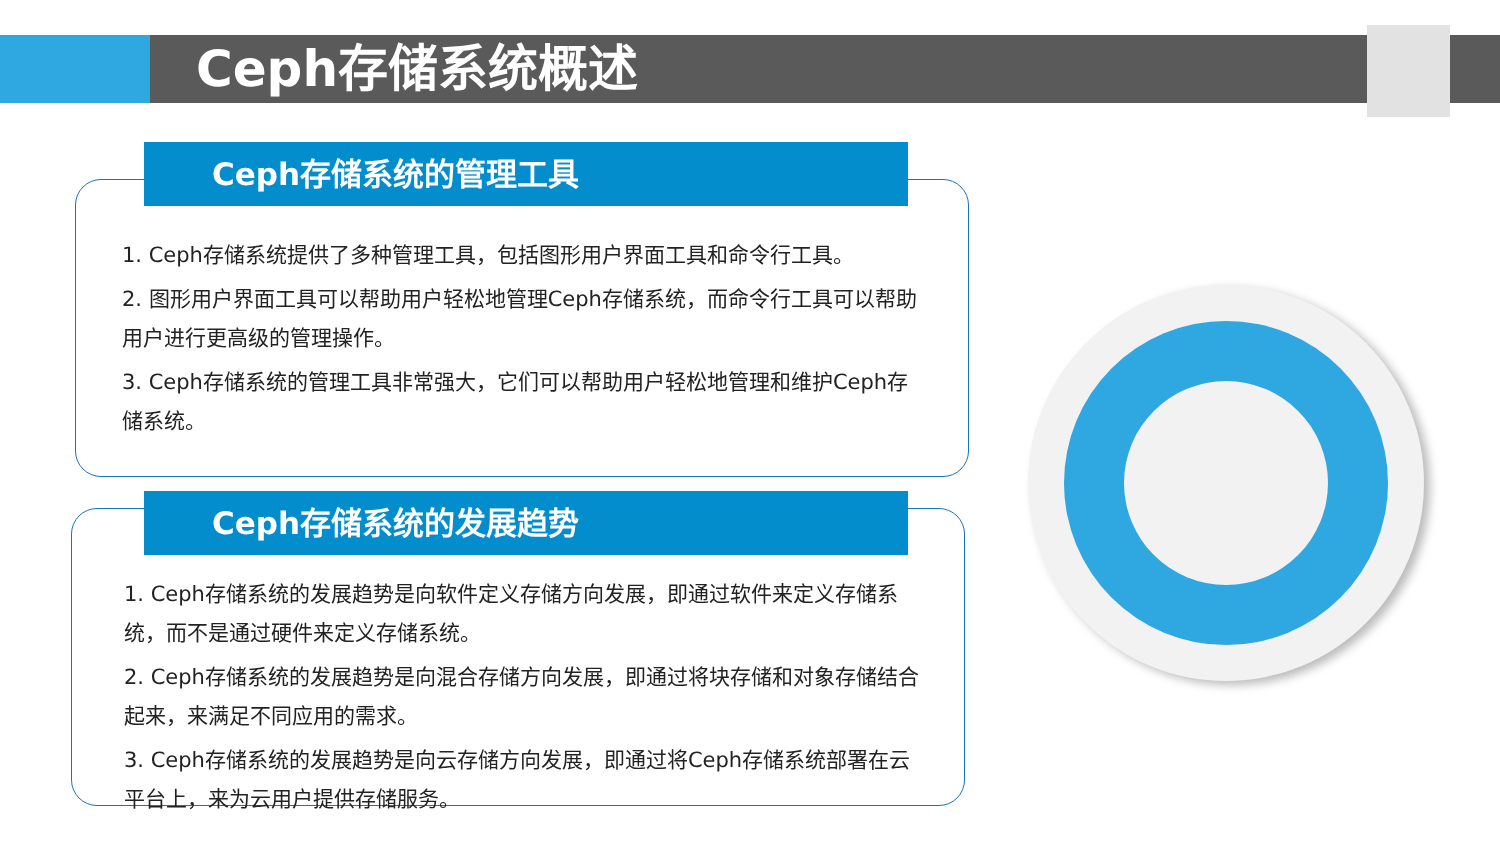Ceph存储系统概述
Ceph存储系统的管理工具
1. Ceph存储系统提供了多种管理工具，包括图形用户界面工具和命令行工具。
2. 图形用户界面工具可以帮助用户轻松地管理Ceph存储系统，而命令行工具可以帮助用户进行更高级的管理操作。
3. Ceph存储系统的管理工具非常强大，它们可以帮助用户轻松地管理和维护Ceph存储系统。
Ceph存储系统的发展趋势
1. Ceph存储系统的发展趋势是向软件定义存储方向发展，即通过软件来定义存储系统，而不是通过硬件来定义存储系统。
2. Ceph存储系统的发展趋势是向混合存储方向发展，即通过将块存储和对象存储结合起来，来满足不同应用的需求。
3. Ceph存储系统的发展趋势是向云存储方向发展，即通过将Ceph存储系统部署在云平台上，来为云用户提供存储服务。